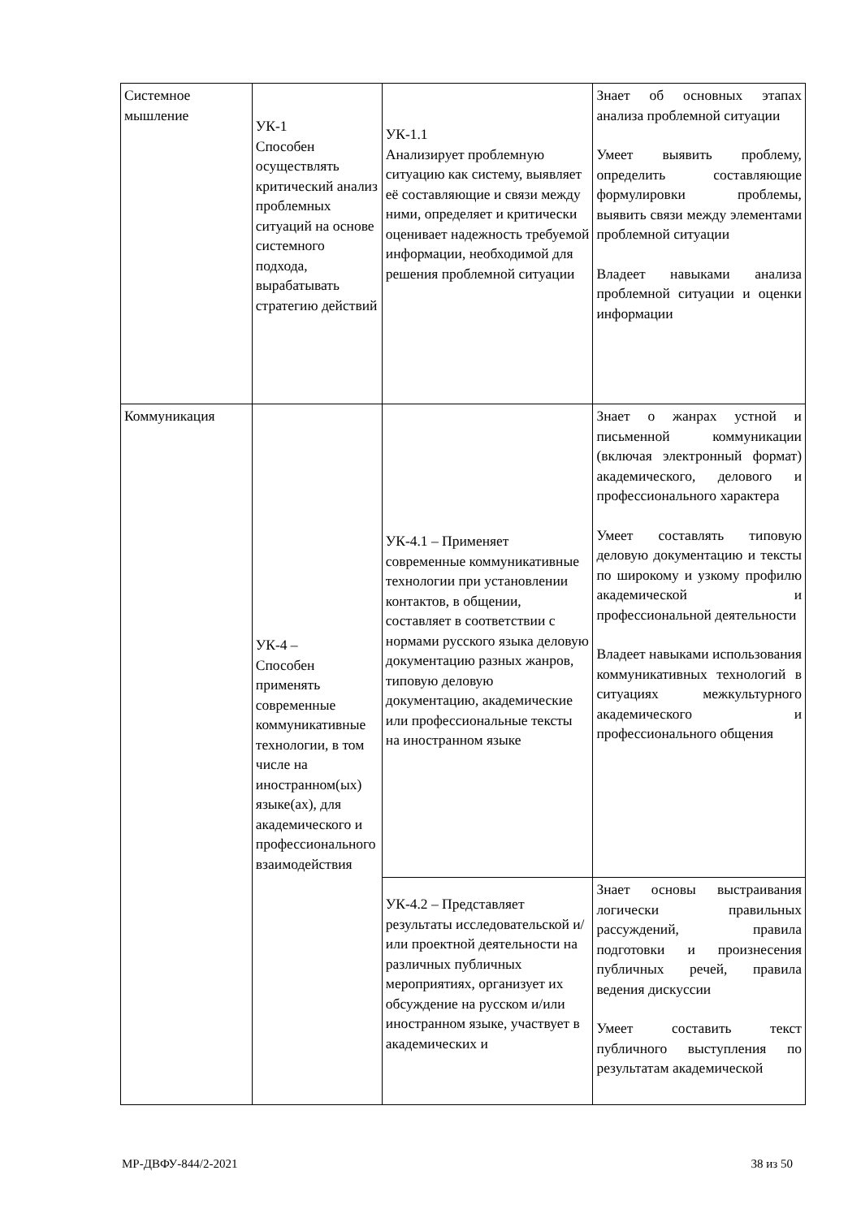| Системное мышление | УК-1 Способен осуществлять критический анализ проблемных ситуаций на основе системного подхода, вырабатывать стратегию действий | УК-1.1 Анализирует проблемную ситуацию как систему, выявляет её составляющие и связи между ними, определяет и критически оценивает надежность требуемой информации, необходимой для решения проблемной ситуации | Знает об основных этапах анализа проблемной ситуации Умеет выявить проблему, определить составляющие формулировки проблемы, выявить связи между элементами проблемной ситуации Владеет навыками анализа проблемной ситуации и оценки информации |
| Коммуникация | УК-4 – Способен применять современные коммуникативные технологии, в том числе на иностранном(ых) языке(ах), для академического и профессионального взаимодействия | УК-4.1 – Применяет современные коммуникативные технологии при установлении контактов, в общении, составляет в соответствии с нормами русского языка деловую документацию разных жанров, типовую деловую документацию, академические или профессиональные тексты на иностранном языке | Знает о жанрах устной и письменной коммуникации (включая электронный формат) академического, делового и профессионального характера Умеет составлять типовую деловую документацию и тексты по широкому и узкому профилю академической и профессиональной деятельности Владеет навыками использования коммуникативных технологий в ситуациях межкультурного академического и профессионального общения |
| | | УК-4.2 – Представляет результаты исследовательской и/или проектной деятельности на различных публичных мероприятиях, организует их обсуждение на русском и/или иностранном языке, участвует в академических и | Знает основы выстраивания логически правильных рассуждений, правила подготовки и произнесения публичных речей, правила ведения дискуссии Умеет составить текст публичного выступления по результатам академической |
МР-ДВФУ-844/2-2021 38 из 50